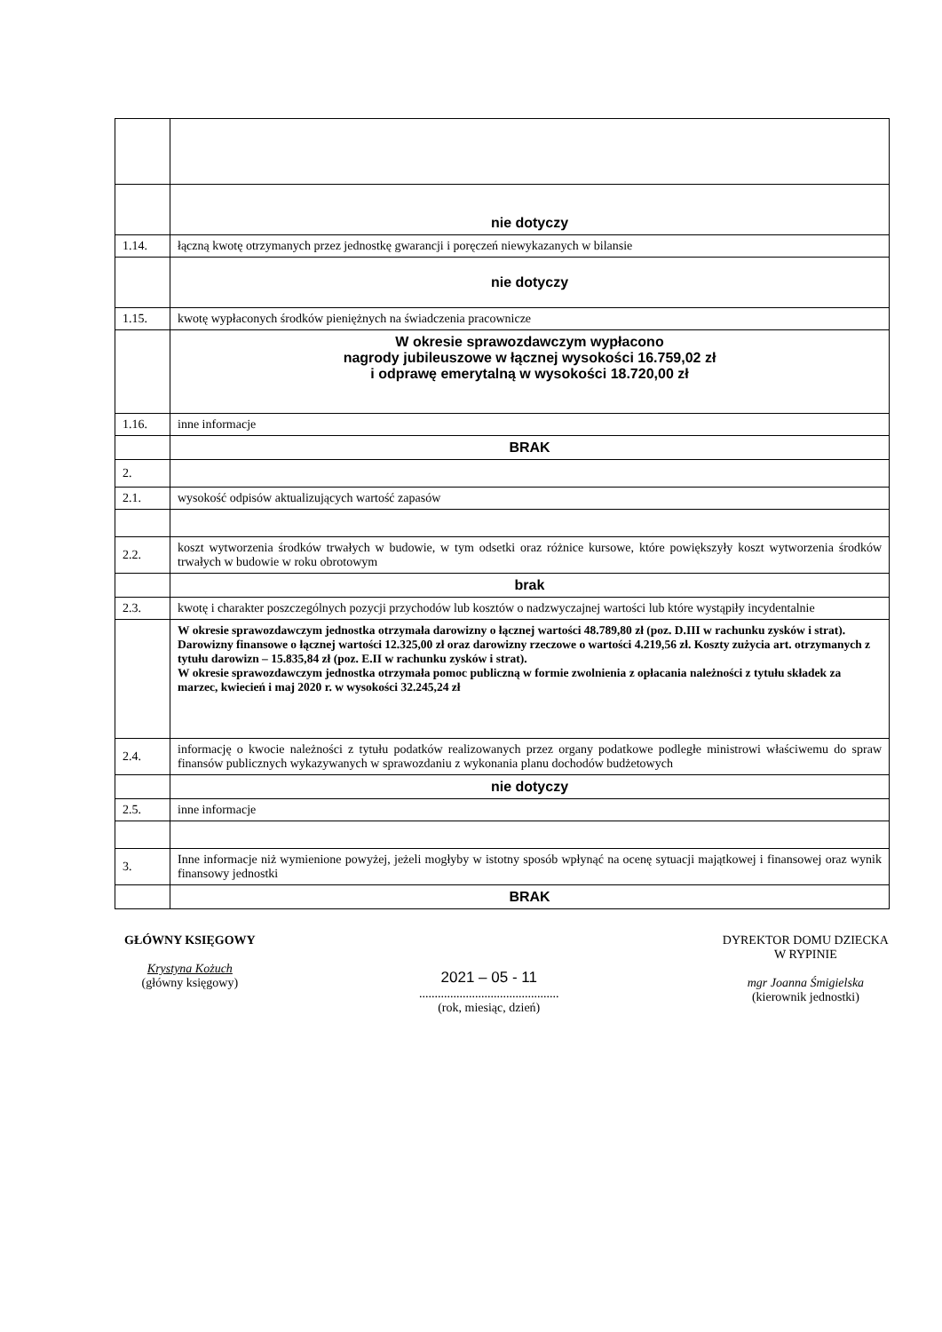| | nie dotyczy |
| 1.14. | łączną kwotę otrzymanych przez jednostkę gwarancji i poręczeń niewykazanych w bilansie |
| | nie dotyczy |
| 1.15. | kwotę wypłaconych środków pieniężnych na świadczenia pracownicze |
| | W okresie sprawozdawczym wypłacono nagrody jubileuszowe w łącznej wysokości 16.759,02 zł i odprawę emerytalną w wysokości 18.720,00 zł |
| 1.16. | inne informacje |
| | BRAK |
| 2. | |
| 2.1. | wysokość odpisów aktualizujących wartość zapasów |
| 2.2. | koszt wytworzenia środków trwałych w budowie, w tym odsetki oraz różnice kursowe, które powiększyły koszt wytworzenia środków trwałych w budowie w roku obrotowym |
| | brak |
| 2.3. | kwotę i charakter poszczególnych pozycji przychodów lub kosztów o nadzwyczajnej wartości lub które wystąpiły incydentalnie |
| | W okresie sprawozdawczym jednostka otrzymała darowizny o łącznej wartości 48.789,80 zł (poz. D.III w rachunku zysków i strat). Darowizny finansowe o łącznej wartości 12.325,00 zł oraz darowizny rzeczowe o wartości 4.219,56 zł. Koszty zużycia art. otrzymanych z tytułu darowizn – 15.835,84 zł (poz. E.II w rachunku zysków i strat). W okresie sprawozdawczym jednostka otrzymała pomoc publiczną w formie zwolnienia z opłacania należności z tytułu składek za marzec, kwiecień i maj 2020 r. w wysokości 32.245,24 zł |
| 2.4. | informację o kwocie należności z tytułu podatków realizowanych przez organy podatkowe podległe ministrowi właściwemu do spraw finansów publicznych wykazywanych w sprawozdaniu z wykonania planu dochodów budżetowych |
| | nie dotyczy |
| 2.5. | inne informacje |
| 3. | Inne informacje niż wymienione powyżej, jeżeli mogłyby w istotny sposób wpłynąć na ocenę sytuacji majątkowej i finansowej oraz wynik finansowy jednostki |
| | BRAK |
GŁÓWNY KSIĘGOWY
Krystyna Kożuch
(główny księgowy)
2021 – 05 - 11
.............................................
(rok, miesiąc, dzień)
DYREKTOR DOMU DZIECKA
W RYPINIE
mgr Joanna Śmigielska
(kierownik jednostki)